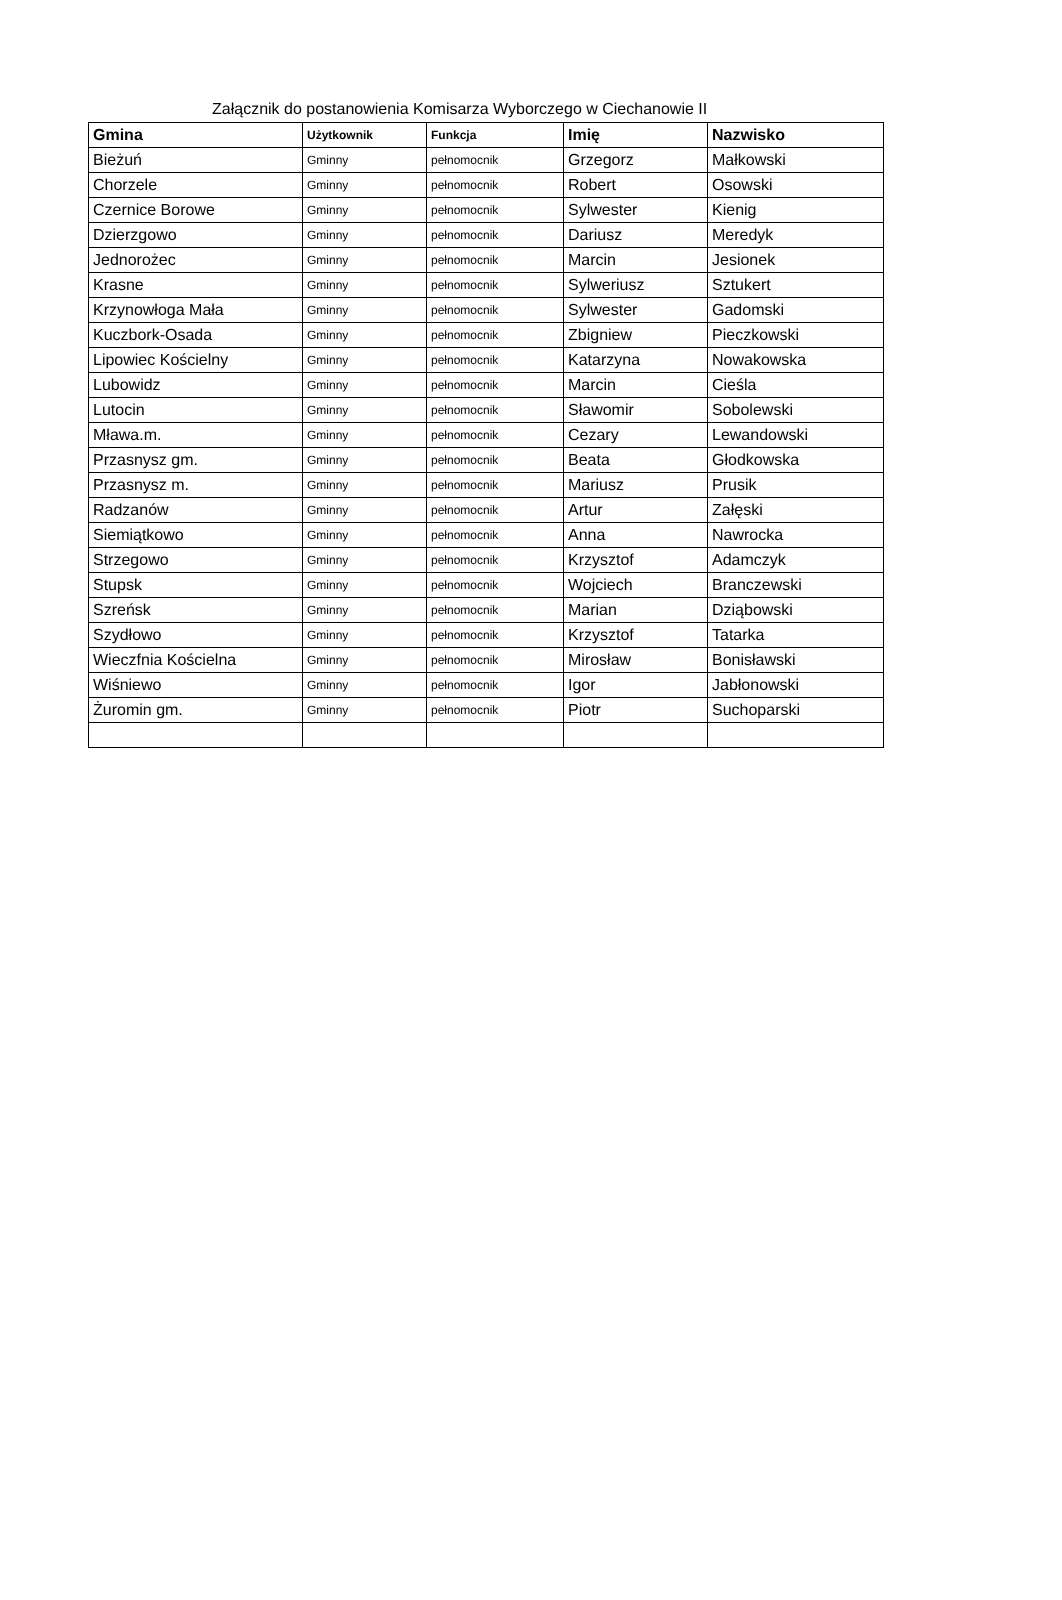Załącznik do postanowienia Komisarza Wyborczego w Ciechanowie II
| Gmina | Użytkownik | Funkcja | Imię | Nazwisko |
| --- | --- | --- | --- | --- |
| Bieżuń | Gminny | pełnomocnik | Grzegorz | Małkowski |
| Chorzele | Gminny | pełnomocnik | Robert | Osowski |
| Czernice Borowe | Gminny | pełnomocnik | Sylwester | Kienig |
| Dzierzgowo | Gminny | pełnomocnik | Dariusz | Meredyk |
| Jednorożec | Gminny | pełnomocnik | Marcin | Jesionek |
| Krasne | Gminny | pełnomocnik | Sylweriusz | Sztukert |
| Krzynowłoga Mała | Gminny | pełnomocnik | Sylwester | Gadomski |
| Kuczbork-Osada | Gminny | pełnomocnik | Zbigniew | Pieczkowski |
| Lipowiec Kościelny | Gminny | pełnomocnik | Katarzyna | Nowakowska |
| Lubowidz | Gminny | pełnomocnik | Marcin | Cieśla |
| Lutocin | Gminny | pełnomocnik | Sławomir | Sobolewski |
| Mława.m. | Gminny | pełnomocnik | Cezary | Lewandowski |
| Przasnysz gm. | Gminny | pełnomocnik | Beata | Głodkowska |
| Przasnysz m. | Gminny | pełnomocnik | Mariusz | Prusik |
| Radzanów | Gminny | pełnomocnik | Artur | Załęski |
| Siemiątkowo | Gminny | pełnomocnik | Anna | Nawrocka |
| Strzegowo | Gminny | pełnomocnik | Krzysztof | Adamczyk |
| Stupsk | Gminny | pełnomocnik | Wojciech | Branczewski |
| Szreńsk | Gminny | pełnomocnik | Marian | Dziąbowski |
| Szydłowo | Gminny | pełnomocnik | Krzysztof | Tatarka |
| Wieczfnia Kościelna | Gminny | pełnomocnik | Mirosław | Bonisławski |
| Wiśniewo | Gminny | pełnomocnik | Igor | Jabłonowski |
| Żuromin gm. | Gminny | pełnomocnik | Piotr | Suchoparski |